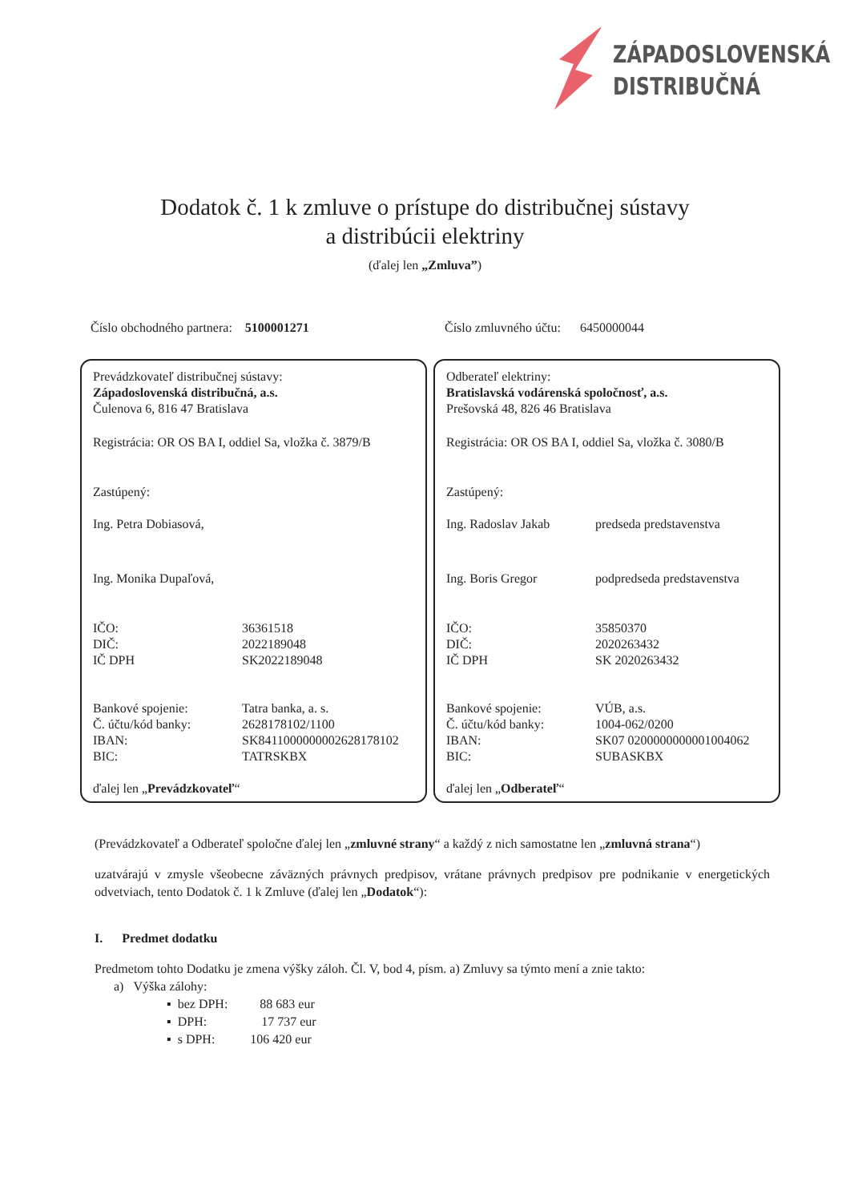ZÁPADOSLOVENSKÁ
DISTRIBUČNÁ
Dodatok č. 1 k zmluve o prístupe do distribučnej sústavy
a distribúcii elektriny
(ďalej len „Zmluva”)
Číslo obchodného partnera: 5100001271 Číslo zmluvného účtu: 6450000044
Prevádzkovateľ distribučnej sústavy:
Západoslovenská distribučná, a.s.
Čulenova 6, 816 47 Bratislava
Registrácia: OR OS BA I, oddiel Sa, vložka č. 3879/B
Zastúpený:
Ing. Petra Dobiasová,
Ing. Monika Dupaľová,
IČO: 36361518
DIČ: 2022189048
IČ DPH SK2022189048
Bankové spojenie: Tatra banka, a. s.
Č. účtu/kód banky: 2628178102/1100
IBAN: SK8411000000002628178102
BIC: TATRSKBX
ďalej len „Prevádzkovateľ“
Odberateľ elektriny:
Bratislavská vodárenská spoločnosť, a.s.
Prešovská 48, 826 46 Bratislava
Registrácia: OR OS BA I, oddiel Sa, vložka č. 3080/B
Zastúpený:
Ing. Radoslav Jakab predseda predstavenstva
Ing. Boris Gregor podpredseda predstavenstva
IČO: 35850370
DIČ: 2020263432
IČ DPH SK 2020263432
Bankové spojenie: VÚB, a.s.
Č. účtu/kód banky: 1004-062/0200
IBAN: SK07 0200000000001004062
BIC: SUBASKBX
ďalej len „Odberateľ“
(Prevádzkovateľ a Odberateľ spoločne ďalej len „zmluvné strany“ a každý z nich samostatne len „zmluvná strana“)
uzatvárajú v zmysle všeobecne záväzných právnych predpisov, vrátane právnych predpisov pre podnikanie v energetických odvetviach, tento Dodatok č. 1 k Zmluve (ďalej len „Dodatok“):
I. Predmet dodatku
Predmetom tohto Dodatku je zmena výšky záloh. Čl. V, bod 4, písm. a) Zmluvy sa týmto mení a znie takto:
a) Výška zálohy:
▪ bez DPH: 88 683 eur
▪ DPH: 17 737 eur
▪ s DPH: 106 420 eur